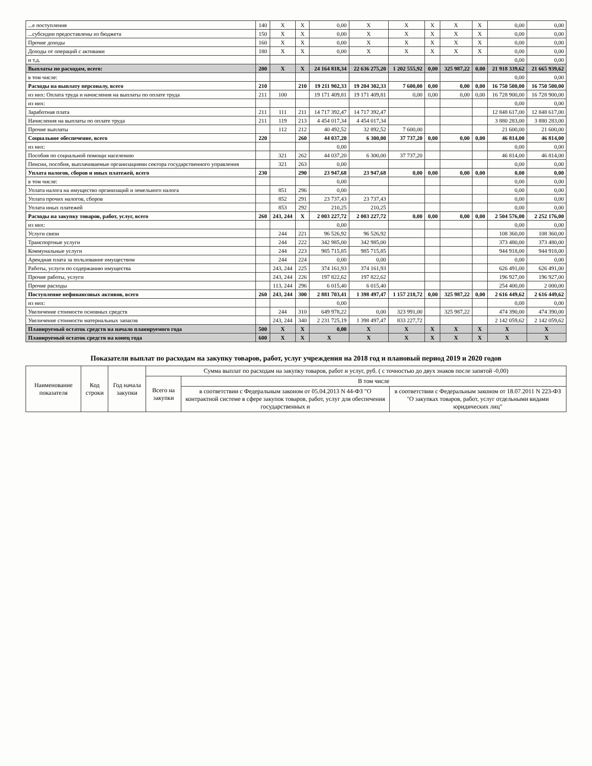| ...е поступления | 140 | X | X | 0,00 | X | X | X | X | X | 0,00 | 0,00 |
| ...субсидии предоставлены из бюджета | 150 | X | X | 0,00 | X | X | X | X | X | 0,00 | 0,00 |
| Прочие доходы | 160 | X | X | 0,00 | X | X | X | X | X | 0,00 | 0,00 |
| Доходы от операций с активами | 180 | X | X | 0,00 | X | X | X | X | X | 0,00 | 0,00 |
| и т.д. | | | | | | | | | | 0,00 | 0,00 |
| Выплаты по расходам, всего: | 200 | X | X | 24 164 818,34 | 22 636 275,20 | 1 202 555,92 | 0,00 | 325 987,22 | 0,00 | 21 918 339,62 | 21 665 939,62 |
| в том числе: | | | | | | | | | | 0,00 | 0,00 |
| Расходы на выплату персоналу, всего | 210 | | 210 | 19 211 902,33 | 19 204 302,33 | 7 600,00 | 0,00 | 0,00 | 0,00 | 16 750 500,00 | 16 750 500,00 |
| из них: Оплата труда и начисления на выплаты по оплате труда | 211 | 100 | | 19 171 409,81 | 19 171 409,81 | 0,00 | 0,00 | 0,00 | 0,00 | 16 728 900,00 | 16 728 900,00 |
| из них: | | | | | | | | | | 0,00 | 0,00 |
| Заработная плата | 211 | 111 | 211 | 14 717 392,47 | 14 717 392,47 | | | | | 12 848 617,00 | 12 848 617,00 |
| Начисления на выплаты по оплате труда | 211 | 119 | 213 | 4 454 017,34 | 4 454 017,34 | | | | | 3 880 283,00 | 3 880 283,00 |
| Прочие выплаты | | 112 | 212 | 40 492,52 | 32 892,52 | 7 600,00 | | | | 21 600,00 | 21 600,00 |
| Социальное обеспечение, всего | 220 | | 260 | 44 037,20 | 6 300,00 | 37 737,20 | 0,00 | 0,00 | 0,00 | 46 814,00 | 46 814,00 |
| из них: | | | | 0,00 | | | | | | 0,00 | 0,00 |
| Пособия по социальной помощи населению | | 321 | 262 | 44 037,20 | 6 300,00 | 37 737,20 | | | | 46 814,00 | 46 814,00 |
| Пенсии, пособия, выплачиваемые организациями сектора государственного управления | | 321 | 263 | 0,00 | | | | | | 0,00 | 0,00 |
| Уплата налогов, сборов и иных платежей, всего | 230 | | 290 | 23 947,68 | 23 947,68 | 0,00 | 0,00 | 0,00 | 0,00 | 0,00 | 0,00 |
| в том числе: | | | | 0,00 | | | | | | 0,00 | 0,00 |
| Уплата налога на имущество организаций и земельного налога | | 851 | 296 | 0,00 | | | | | | 0,00 | 0,00 |
| Уплата прочих налогов, сборов | | 852 | 291 | 23 737,43 | 23 737,43 | | | | | 0,00 | 0,00 |
| Уплата иных платежей | | 853 | 292 | 210,25 | 210,25 | | | | | 0,00 | 0,00 |
| Расходы на закупку товаров, работ, услуг, всего | 260 | 243, 244 | X | 2 003 227,72 | 2 003 227,72 | 0,00 | 0,00 | 0,00 | 0,00 | 2 504 576,00 | 2 252 176,00 |
| из них: | | | | 0,00 | | | | | | 0,00 | 0,00 |
| Услуги связи | | 244 | 221 | 96 526,92 | 96 526,92 | | | | | 108 360,00 | 108 360,00 |
| Транспортные услуги | | 244 | 222 | 342 985,00 | 342 985,00 | | | | | 373 480,00 | 373 480,00 |
| Коммунальные услуги | | 244 | 223 | 985 715,85 | 985 715,85 | | | | | 944 918,00 | 944 918,00 |
| Арендная плата за пользование имуществом | | 244 | 224 | 0,00 | 0,00 | | | | | 0,00 | 0,00 |
| Работы, услуги по содержанию имущества | | 243, 244 | 225 | 374 161,93 | 374 161,93 | | | | | 626 491,00 | 626 491,00 |
| Прочие работы, услуги | | 243, 244 | 226 | 197 822,62 | 197 822,62 | | | | | 196 927,00 | 196 927,00 |
| Прочие расходы | | 113, 244 | 296 | 6 015,40 | 6 015,40 | | | | | 254 400,00 | 2 000,00 |
| Поступление нефинансовых активов, всего | 260 | 243, 244 | 300 | 2 881 703,41 | 1 398 497,47 | 1 157 218,72 | 0,00 | 325 987,22 | 0,00 | 2 616 449,62 | 2 616 449,62 |
| из них: | | | | 0,00 | | | | | | 0,00 | 0,00 |
| Увеличение стоимости основных средств | | 244 | 310 | 649 978,22 | 0,00 | 323 991,00 | | 325 987,22 | | 474 390,00 | 474 390,00 |
| Увеличение стоимости материальных запасов | | 243, 244 | 340 | 2 231 725,19 | 1 398 497,47 | 833 227,72 | | | | 2 142 059,62 | 2 142 059,62 |
| Планируемый остаток средств на начало планируемого года | 500 | X | X | 0,00 | X | X | X | X | X | X | X |
| Планируемый остаток средств на конец года | 600 | X | X | X | X | X | X | X | X | X | X |
Показатели выплат по расходам на закупку товаров, работ, услуг учреждения на 2018 год и плановый период 2019 и 2020 годов
| Наименование показателя | Код строки | Год начала закупки | Сумма выплат по расходам на закупку товаров, работ и услуг, руб. ( с точностью до двух знаков после запятой -0,00) | | |
| --- | --- | --- | --- | --- | --- |
| | | | Всего на закупки | В том числе | |
| | | | | в соответствии с Федеральным законом от 05.04.2013 N 44-ФЗ "О контрактной системе в сфере закупок товаров, работ, услуг для обеспечения государственных и | в соответствии с Федеральным законом от 18.07.2011 N 223-ФЗ "О закупках товаров, работ, услуг отдельными видами юридических лиц" |